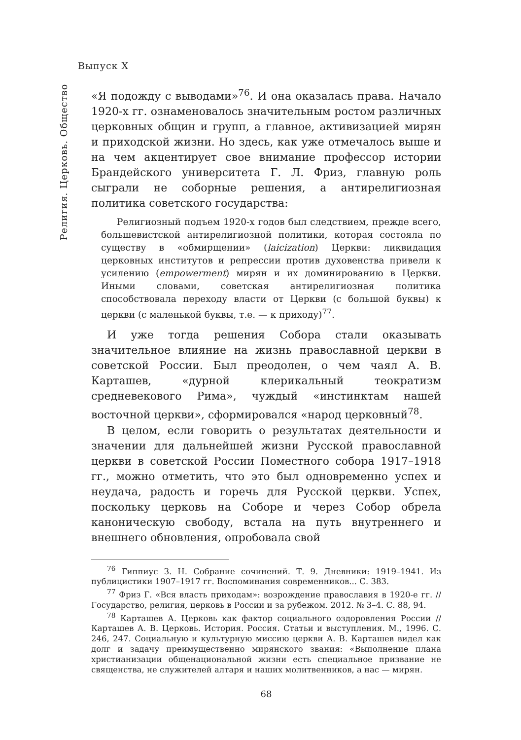Выпуск X
Религия. Церковь. Общество
«Я подожду с выводами»<sup>76</sup>. И она оказалась права. Начало 1920-х гг. ознаменовалось значительным ростом различных церковных общин и групп, а главное, активизацией мирян и приходской жизни. Но здесь, как уже отмечалось выше и на чем акцентирует свое внимание профессор истории Брандейского университета Г. Л. Фриз, главную роль сыграли не соборные решения, а антирелигиозная политика советского государства:
Религиозный подъем 1920-х годов был следствием, прежде всего, большевистской антирелигиозной политики, которая состояла по существу в «обмирщении» (laicization) Церкви: ликвидация церковных институтов и репрессии против духовенства привели к усилению (empowerment) мирян и их доминированию в Церкви. Иными словами, советская антирелигиозная политика способствовала переходу власти от Церкви (с большой буквы) к церкви (с маленькой буквы, т.е. — к приходу)<sup>77</sup>.
И уже тогда решения Собора стали оказывать значительное влияние на жизнь православной церкви в советской России. Был преодолен, о чем чаял А. В. Карташев, «дурной клерикальный теократизм средневекового Рима», чуждый «инстинктам нашей восточной церкви», сформировался «народ церковный<sup>78</sup>.
В целом, если говорить о результатах деятельности и значении для дальнейшей жизни Русской православной церкви в советской России Поместного собора 1917–1918 гг., можно отметить, что это был одновременно успех и неудача, радость и горечь для Русской церкви. Успех, поскольку церковь на Соборе и через Собор обрела каноническую свободу, встала на путь внутреннего и внешнего обновления, опробовала свой
<sup>76</sup> Гиппиус З. Н. Собрание сочинений. Т. 9. Дневники: 1919–1941. Из публицистики 1907–1917 гг. Воспоминания современников... С. 383.
<sup>77</sup> Фриз Г. «Вся власть приходам»: возрождение православия в 1920-е гг. // Государство, религия, церковь в России и за рубежом. 2012. № 3–4. С. 88, 94.
<sup>78</sup> Карташев А. Церковь как фактор социального оздоровления России // Карташев А. В. Церковь. История. Россия. Статьи и выступления. М., 1996. С. 246, 247. Социальную и культурную миссию церкви А. В. Карташев видел как долг и задачу преимущественно мирянского звания: «Выполнение плана христианизации общенациональной жизни есть специальное призвание не священства, не служителей алтаря и наших молитвенников, а нас — мирян.
68